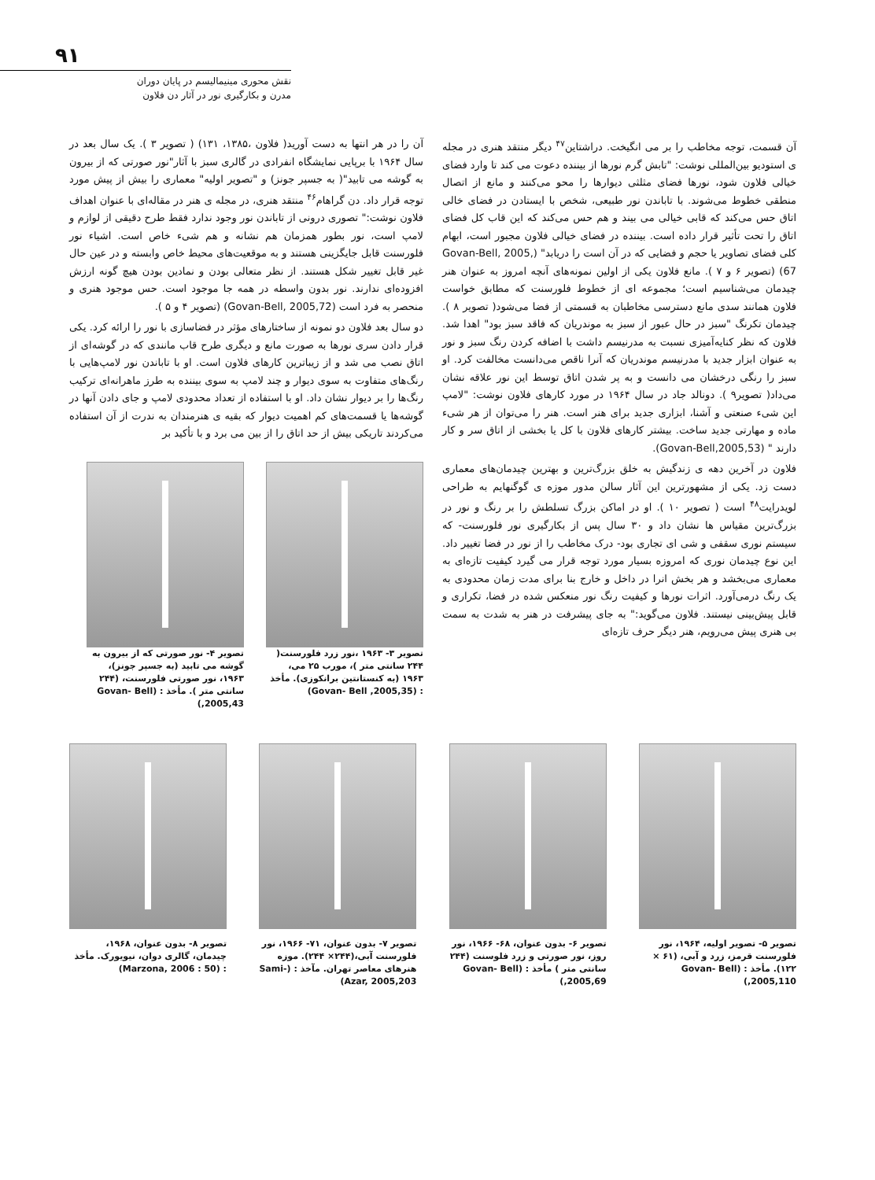۹۱
نقش محوری مینیمالیسم در پایان دوران
مدرن و بکارگیری نور در آثار دن فلاون
آن را در هر انتها به دست آورید( فلاون ،۱۳۸۵، ۱۳۱) ( تصویر ۳ ). یک سال بعد در سال ۱۹۶۴ با برپایی نمایشگاه انفرادی در گالری سبز با آثار"نور صورتی که از بیرون به گوشه می تابید"( به جسپر جونز) و "تصویر اولیه" معماری را بیش از پیش مورد توجه قرار داد. دن گراهام<sup>۴۶</sup> منتقد هنری، در مجله ی هنر در مقاله‌ای با عنوان اهداف فلاون نوشت:" تصوری درونی از تاباندن نور وجود ندارد فقط طرح دقیقی از لوازم و لامپ است، نور بطور همزمان هم نشانه و هم شیء خاص است. اشیاء نور فلورسنت قابل جایگزینی هستند و به موقعیت‌های محیط خاص وابسته و در عین حال غیر قابل تغییر شکل هستند. از نظر متعالی بودن و نمادین بودن هیچ گونه ارزش افزوده‌ای ندارند. نور بدون واسطه در همه جا موجود است. حس موجود هنری و منحصر به فرد است (Govan-Bell, 2005,72) (تصویر ۴ و ۵ ).
دو سال بعد فلاون دو نمونه از ساختارهای مؤثر در فضاسازی با نور را ارائه کرد. یکی قرار دادن سری نورها به صورت مانع و دیگری طرح قاب مانندی که در گوشه‌ای از اتاق نصب می شد و از زیباترین کارهای فلاون است. او با تاباندن نور لامپ‌هایی با رنگ‌های متفاوت به سوی دیوار و چند لامپ به سوی بیننده به طرز ماهرانه‌ای ترکیب رنگ‌ها را بر دیوار نشان داد. او با استفاده از تعداد محدودی لامپ و جای دادن آنها در گوشه‌ها یا قسمت‌های کم اهمیت دیوار که بقیه ی هنرمندان به ندرت از آن استفاده می‌کردند تاریکی بیش از حد اتاق را از بین می برد و با تأکید بر
تصویر ۳- ۱۹۶۳ ،نور زرد فلورسنت( ۲۴۴ سانتی متر )، مورب ۲۵ می، ۱۹۶۳ (به کنستانتین برانکوزی). مأخذ : (Govan- Bell ,2005,35)
تصویر ۴- نور صورتی که از بیرون به گوشه می تابید (به جسپر جونز)، ۱۹۶۳، نور صورتی فلورسنت، (۲۴۴ سانتی متر ). مأخذ : (Govan- Bell ,2005,43)
آن قسمت، توجه مخاطب را بر می انگیخت. دراشتاین<sup>۴۷</sup> دیگر منتقد هنری در مجله ی استودیو بین‌المللی نوشت: "تابش گرم نورها از بیننده دعوت می کند تا وارد فضای خیالی فلاون شود، نورها فضای مثلثی دیوارها را محو می‌کنند و مانع از اتصال منطقی خطوط می‌شوند. با تاباندن نور طبیعی، شخص با ایستادن در فضای خالی اتاق حس می‌کند که قابی خیالی می بیند و هم حس می‌کند که این قاب کل فضای اتاق را تحت تأثیر قرار داده است. بیننده در فضای خیالی فلاون مجبور است، ابهام کلی فضای تصاویر یا حجم و فضایی که در آن است را دریابد" (Govan-Bell, 2005, 67) (تصویر ۶ و ۷ ). مانع فلاون یکی از اولین نمونه‌های آنچه امروز به عنوان هنر چیدمان می‌شناسیم است؛ مجموعه ای از خطوط فلورسنت که مطابق خواست فلاون همانند سدی مانع دسترسی مخاطبان به قسمتی از فضا می‌شود( تصویر ۸ ). چیدمان تکرنگ "سبز در حال عبور از سبز به موندریان که فاقد سبز بود" اهدا شد. فلاون که نظر کنایه‌آمیزی نسبت به مدرنیسم داشت با اضافه کردن رنگ سبز و نور به عنوان ابزار جدید با مدرنیسم موندریان که آنرا ناقص می‌دانست مخالفت کرد. او سبز را رنگی درخشان می دانست و به پر شدن اتاق توسط این نور علاقه نشان می‌داد( تصویر۹ ). دونالد جاد در سال ۱۹۶۴ در مورد کارهای فلاون نوشت: "لامپ این شیء صنعتی و آشنا، ابزاری جدید برای هنر است. هنر را می‌توان از هر شیء ماده و مهارتی جدید ساخت. بیشتر کارهای فلاون با کل یا بخشی از اتاق سر و کار دارند " (Govan-Bell,2005,53).
فلاون در آخرین دهه ی زندگیش به خلق بزرگ‌ترین و بهترین چیدمان‌های معماری دست زد. یکی از مشهورترین این آثار سالن مدور موزه ی گوگنهایم به طراحی لویدرایت<sup>۴۸</sup> است ( تصویر ۱۰ ). او در اماکن بزرگ تسلطش را بر رنگ و نور در بزرگ‌ترین مقیاس ها نشان داد و ۳۰ سال پس از بکارگیری نور فلورسنت- که سیستم نوری سقفی و شی ای تجاری بود- درک مخاطب را از نور در فضا تغییر داد. این نوع چیدمان نوری که امروزه بسیار مورد توجه قرار می گیرد کیفیت تازه‌ای به معماری می‌بخشد و هر بخش انرا در داخل و خارج بنا برای مدت زمان محدودی به یک رنگ درمی‌آورد. اثرات نورها و کیفیت رنگ نور منعکس شده در فضا، تکراری و قابل پیش‌بینی نیستند. فلاون می‌گوید:" به جای پیشرفت در هنر به شدت به سمت بی هنری پیش می‌رویم، هنر دیگر حرف تازه‌ای
تصویر ۵- تصویر اولیه، ۱۹۶۴، نور فلورسنت قرمز، زرد و آبی، (۶۱ × ۱۲۲). مأخذ : (Govan- Bell ,2005,110)
تصویر ۶- بدون عنوان، ۶۸- ۱۹۶۶، نور روز، نور صورتی و زرد فلوسنت (۲۴۴ سانتی متر ) مأخذ : (Govan- Bell ,2005,69)
تصویر ۷- بدون عنوان، ۷۱- ۱۹۶۶، نور فلورسنت آبی،(۲۴۴× ۲۴۴). موزه هنرهای معاصر تهران. مآخذ : (Sami-Azar, 2005,203)
تصویر ۸- بدون عنوان، ۱۹۶۸، چیدمان، گالری دوان، نیویورک. مأخذ : (Marzona, 2006 : 50)